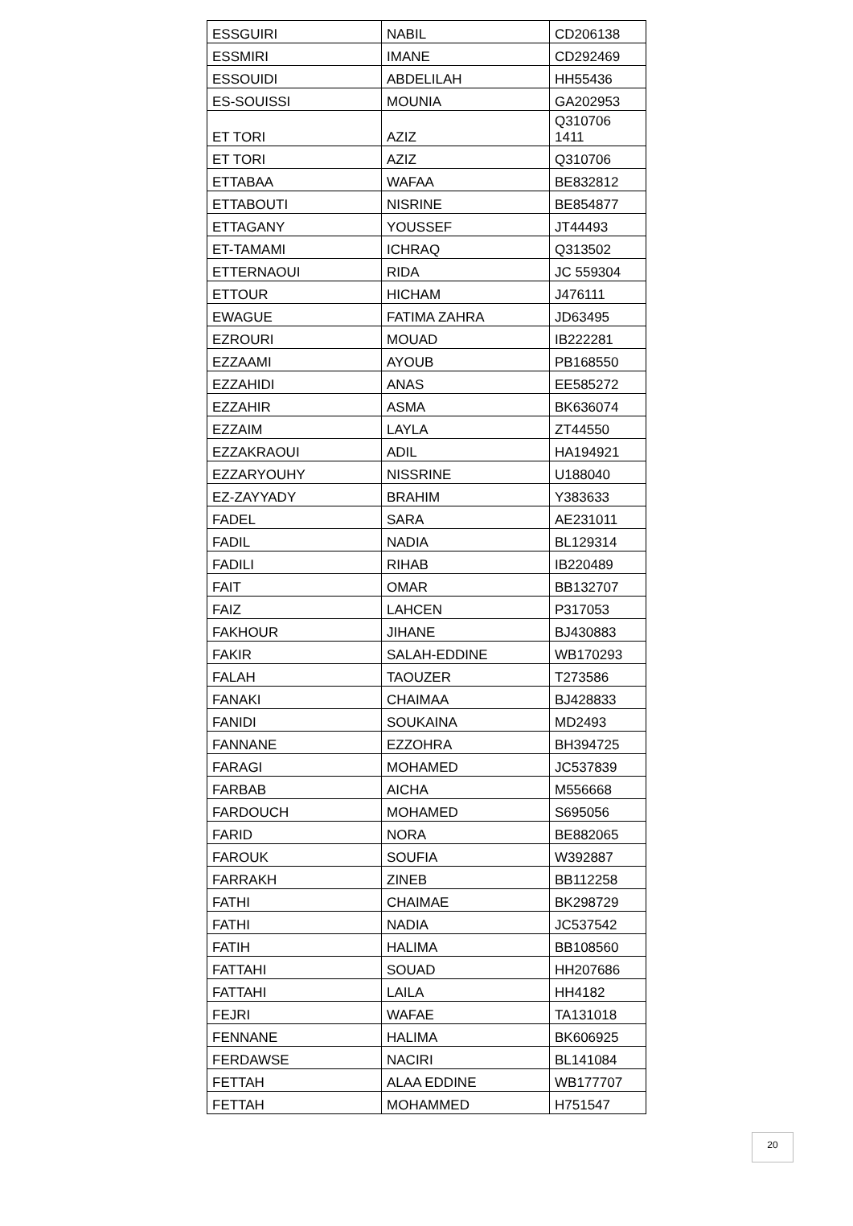| ESSGUIRI | NABIL | CD206138 |
| ESSMIRI | IMANE | CD292469 |
| ESSOUIDI | ABDELILAH | HH55436 |
| ES-SOUISSI | MOUNIA | GA202953 |
| ET TORI | AZIZ | Q310706 1411 |
| ET TORI | AZIZ | Q310706 |
| ETTABAA | WAFAA | BE832812 |
| ETTABOUTI | NISRINE | BE854877 |
| ETTAGANY | YOUSSEF | JT44493 |
| ET-TAMAMI | ICHRAQ | Q313502 |
| ETTERNAOUI | RIDA | JC 559304 |
| ETTOUR | HICHAM | J476111 |
| EWAGUE | FATIMA ZAHRA | JD63495 |
| EZROURI | MOUAD | IB222281 |
| EZZAAMI | AYOUB | PB168550 |
| EZZAHIDI | ANAS | EE585272 |
| EZZAHIR | ASMA | BK636074 |
| EZZAIM | LAYLA | ZT44550 |
| EZZAKRAOUI | ADIL | HA194921 |
| EZZARYOUHY | NISSRINE | U188040 |
| EZ-ZAYYADY | BRAHIM | Y383633 |
| FADEL | SARA | AE231011 |
| FADIL | NADIA | BL129314 |
| FADILI | RIHAB | IB220489 |
| FAIT | OMAR | BB132707 |
| FAIZ | LAHCEN | P317053 |
| FAKHOUR | JIHANE | BJ430883 |
| FAKIR | SALAH-EDDINE | WB170293 |
| FALAH | TAOUZER | T273586 |
| FANAKI | CHAIMAA | BJ428833 |
| FANIDI | SOUKAINA | MD2493 |
| FANNANE | EZZOHRA | BH394725 |
| FARAGI | MOHAMED | JC537839 |
| FARBAB | AICHA | M556668 |
| FARDOUCH | MOHAMED | S695056 |
| FARID | NORA | BE882065 |
| FAROUK | SOUFIA | W392887 |
| FARRAKH | ZINEB | BB112258 |
| FATHI | CHAIMAE | BK298729 |
| FATHI | NADIA | JC537542 |
| FATIH | HALIMA | BB108560 |
| FATTAHI | SOUAD | HH207686 |
| FATTAHI | LAILA | HH4182 |
| FEJRI | WAFAE | TA131018 |
| FENNANE | HALIMA | BK606925 |
| FERDAWSE | NACIRI | BL141084 |
| FETTAH | ALAA EDDINE | WB177707 |
| FETTAH | MOHAMMED | H751547 |
20